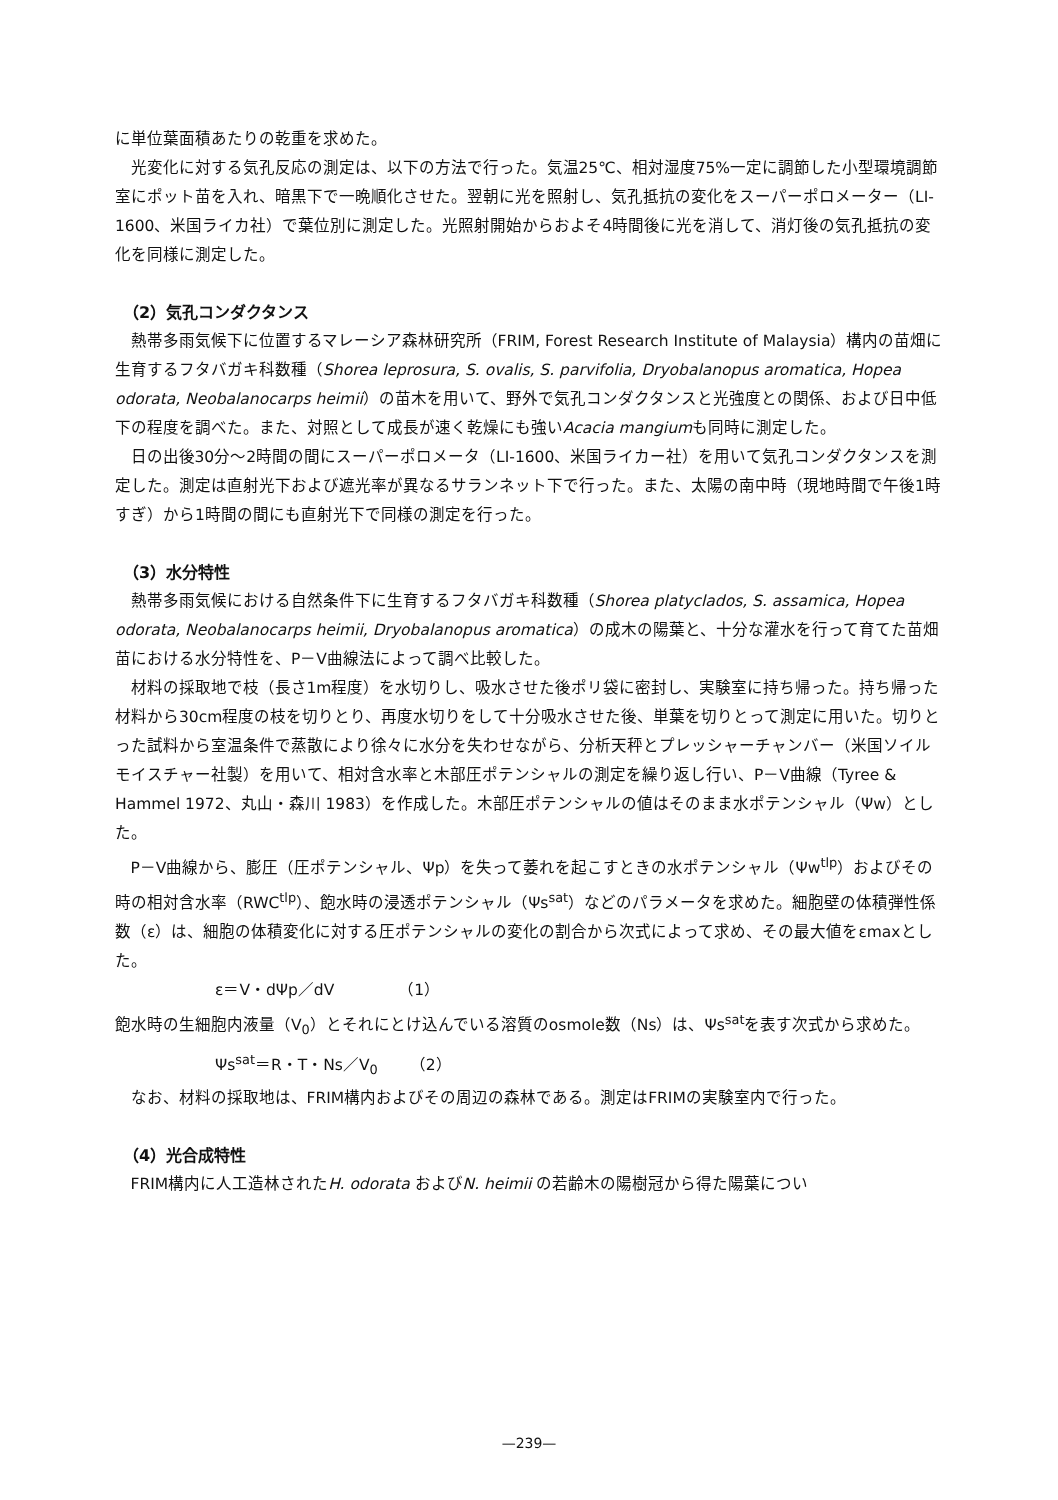に単位葉面積あたりの乾重を求めた。
光変化に対する気孔反応の測定は、以下の方法で行った。気温25℃、相対湿度75%一定に調節した小型環境調節室にポット苗を入れ、暗黒下で一晩順化させた。翌朝に光を照射し、気孔抵抗の変化をスーパーポロメーター（LI-1600、米国ライカ社）で葉位別に測定した。光照射開始からおよそ4時間後に光を消して、消灯後の気孔抵抗の変化を同様に測定した。
（2）気孔コンダクタンス
熱帯多雨気候下に位置するマレーシア森林研究所（FRIM, Forest Research Institute of Malaysia）構内の苗畑に生育するフタバガキ科数種（Shorea leprosura, S. ovalis, S. parvifolia, Dryobalanopus aromatica, Hopea odorata, Neobalanocarps heimii）の苗木を用いて、野外で気孔コンダクタンスと光強度との関係、および日中低下の程度を調べた。また、対照として成長が速く乾燥にも強いAcacia mangiumも同時に測定した。
日の出後30分～2時間の間にスーパーポロメータ（LI-1600、米国ライカー社）を用いて気孔コンダクタンスを測定した。測定は直射光下および遮光率が異なるサランネット下で行った。また、太陽の南中時（現地時間で午後1時すぎ）から1時間の間にも直射光下で同様の測定を行った。
（3）水分特性
熱帯多雨気候における自然条件下に生育するフタバガキ科数種（Shorea platyclados, S. assamica, Hopea odorata, Neobalanocarps heimii, Dryobalanopus aromatica）の成木の陽葉と、十分な灌水を行って育てた苗畑苗における水分特性を、P－V曲線法によって調べ比較した。
材料の採取地で枝（長さ1m程度）を水切りし、吸水させた後ポリ袋に密封し、実験室に持ち帰った。持ち帰った材料から30cm程度の枝を切りとり、再度水切りをして十分吸水させた後、単葉を切りとって測定に用いた。切りとった試料から室温条件で蒸散により徐々に水分を失わせながら、分析天秤とプレッシャーチャンバー（米国ソイルモイスチャー社製）を用いて、相対含水率と木部圧ポテンシャルの測定を繰り返し行い、P－V曲線（Tyree & Hammel 1972、丸山・森川 1983）を作成した。木部圧ポテンシャルの値はそのまま水ポテンシャル（Ψw）とした。
P－V曲線から、膨圧（圧ポテンシャル、Ψp）を失って萎れを起こすときの水ポテンシャル（Ψw<sup>tlp</sup>）およびその時の相対含水率（RWC<sup>tlp</sup>）、飽水時の浸透ポテンシャル（Ψs<sup>sat</sup>）などのパラメータを求めた。細胞壁の体積弾性係数（ε）は、細胞の体積変化に対する圧ポテンシャルの変化の割合から次式によって求め、その最大値をεmaxとした。
ε＝V・dΨp／dV　　　　（1）
飽水時の生細胞内液量（V<sub>0</sub>）とそれにとけ込んでいる溶質のosmole数（Ns）は、Ψs<sup>sat</sup>を表す次式から求めた。
Ψs<sup>sat</sup>＝R・T・Ns／V<sub>0</sub>　　（2）
なお、材料の採取地は、FRIM構内およびその周辺の森林である。測定はFRIMの実験室内で行った。
（4）光合成特性
FRIM構内に人工造林されたH. odorata およびN. heimii の若齢木の陽樹冠から得た陽葉につい
—239—